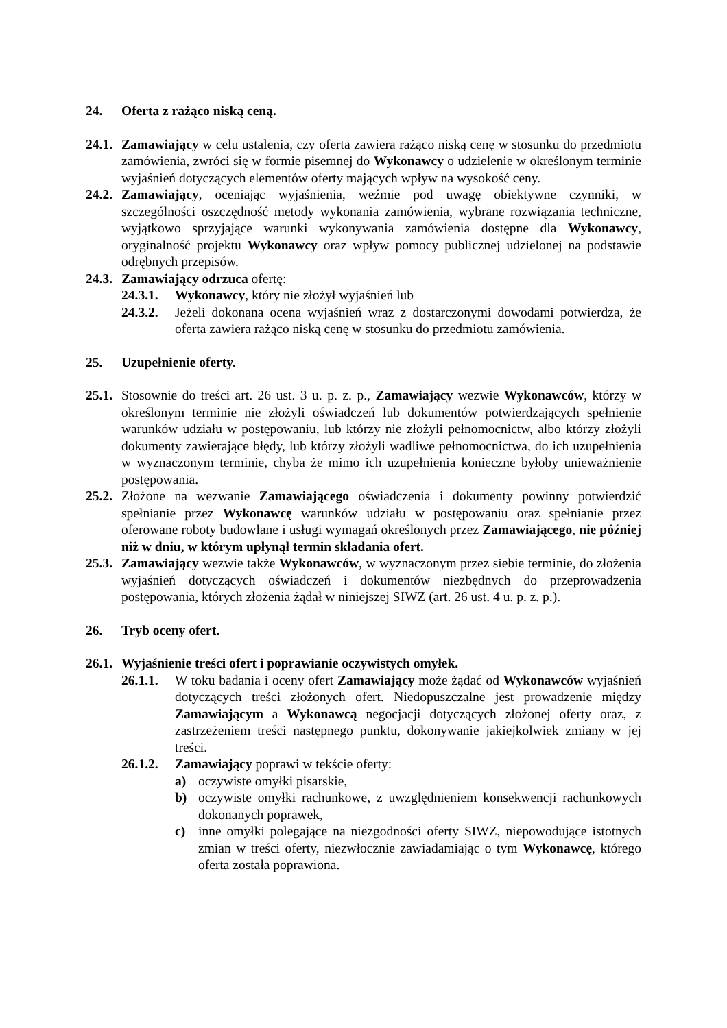24. Oferta z rażąco niską ceną.
24.1. Zamawiający w celu ustalenia, czy oferta zawiera rażąco niską cenę w stosunku do przedmiotu zamówienia, zwróci się w formie pisemnej do Wykonawcy o udzielenie w określonym terminie wyjaśnień dotyczących elementów oferty mających wpływ na wysokość ceny.
24.2. Zamawiający, oceniając wyjaśnienia, weźmie pod uwagę obiektywne czynniki, w szczególności oszczędność metody wykonania zamówienia, wybrane rozwiązania techniczne, wyjątkowo sprzyjające warunki wykonywania zamówienia dostępne dla Wykonawcy, oryginalność projektu Wykonawcy oraz wpływ pomocy publicznej udzielonej na podstawie odrębnych przepisów.
24.3. Zamawiający odrzuca ofertę:
24.3.1. Wykonawcy, który nie złożył wyjaśnień lub
24.3.2. Jeżeli dokonana ocena wyjaśnień wraz z dostarczonymi dowodami potwierdza, że oferta zawiera rażąco niską cenę w stosunku do przedmiotu zamówienia.
25. Uzupełnienie oferty.
25.1. Stosownie do treści art. 26 ust. 3 u. p. z. p., Zamawiający wezwie Wykonawców, którzy w określonym terminie nie złożyli oświadczeń lub dokumentów potwierdzających spełnienie warunków udziału w postępowaniu, lub którzy nie złożyli pełnomocnictw, albo którzy złożyli dokumenty zawierające błędy, lub którzy złożyli wadliwe pełnomocnictwa, do ich uzupełnienia w wyznaczonym terminie, chyba że mimo ich uzupełnienia konieczne byłoby unieważnienie postępowania.
25.2. Złożone na wezwanie Zamawiającego oświadczenia i dokumenty powinny potwierdzić spełnianie przez Wykonawcę warunków udziału w postępowaniu oraz spełnianie przez oferowane roboty budowlane i usługi wymagań określonych przez Zamawiającego, nie później niż w dniu, w którym upłynął termin składania ofert.
25.3. Zamawiający wezwie także Wykonawców, w wyznaczonym przez siebie terminie, do złożenia wyjaśnień dotyczących oświadczeń i dokumentów niezbędnych do przeprowadzenia postępowania, których złożenia żądał w niniejszej SIWZ (art. 26 ust. 4 u. p. z. p.).
26. Tryb oceny ofert.
26.1. Wyjaśnienie treści ofert i poprawianie oczywistych omyłek.
26.1.1. W toku badania i oceny ofert Zamawiający może żądać od Wykonawców wyjaśnień dotyczących treści złożonych ofert. Niedopuszczalne jest prowadzenie między Zamawiającym a Wykonawcą negocjacji dotyczących złożonej oferty oraz, z zastrzeżeniem treści następnego punktu, dokonywanie jakiejkolwiek zmiany w jej treści.
26.1.2. Zamawiający poprawi w tekście oferty:
a) oczywiste omyłki pisarskie,
b) oczywiste omyłki rachunkowe, z uwzględnieniem konsekwencji rachunkowych dokonanych poprawek,
c) inne omyłki polegające na niezgodności oferty SIWZ, niepowodujące istotnych zmian w treści oferty, niezwłocznie zawiadamiając o tym Wykonawcę, którego oferta została poprawiona.